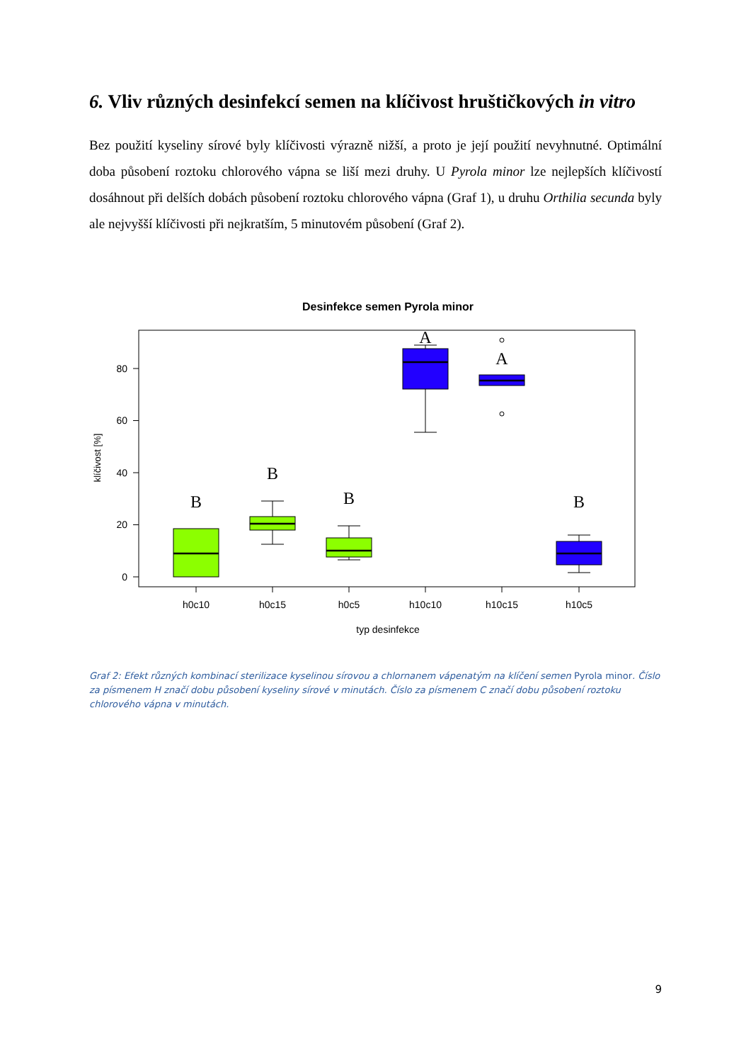6. Vliv různých desinfekcí semen na klíčivost hruštičkových in vitro
Bez použití kyseliny sírové byly klíčivosti výrazně nižší, a proto je její použití nevyhnutné. Optimální doba působení roztoku chlorového vápna se liší mezi druhy. U Pyrola minor lze nejlepších klíčivostí dosáhnout při delších dobách působení roztoku chlorového vápna (Graf 1), u druhu Orthilia secunda byly ale nejvyšší klíčivosti při nejkratším, 5 minutovém působení (Graf 2).
Desinfekce semen Pyrola minor
0
20
40
60
80
klíčivost [%]
B
B
B
A
A
B
h0c10
h0c15
h0c5
h10c10
h10c15
h10c5
typ desinfekce
Graf 2: Efekt různých kombinací sterilizace kyselinou sírovou a chlornanem vápenatým na klíčení semen Pyrola minor. Číslo za písmenem H značí dobu působení kyseliny sírové v minutách. Číslo za písmenem C značí dobu působení roztoku chlorového vápna v minutách.
9